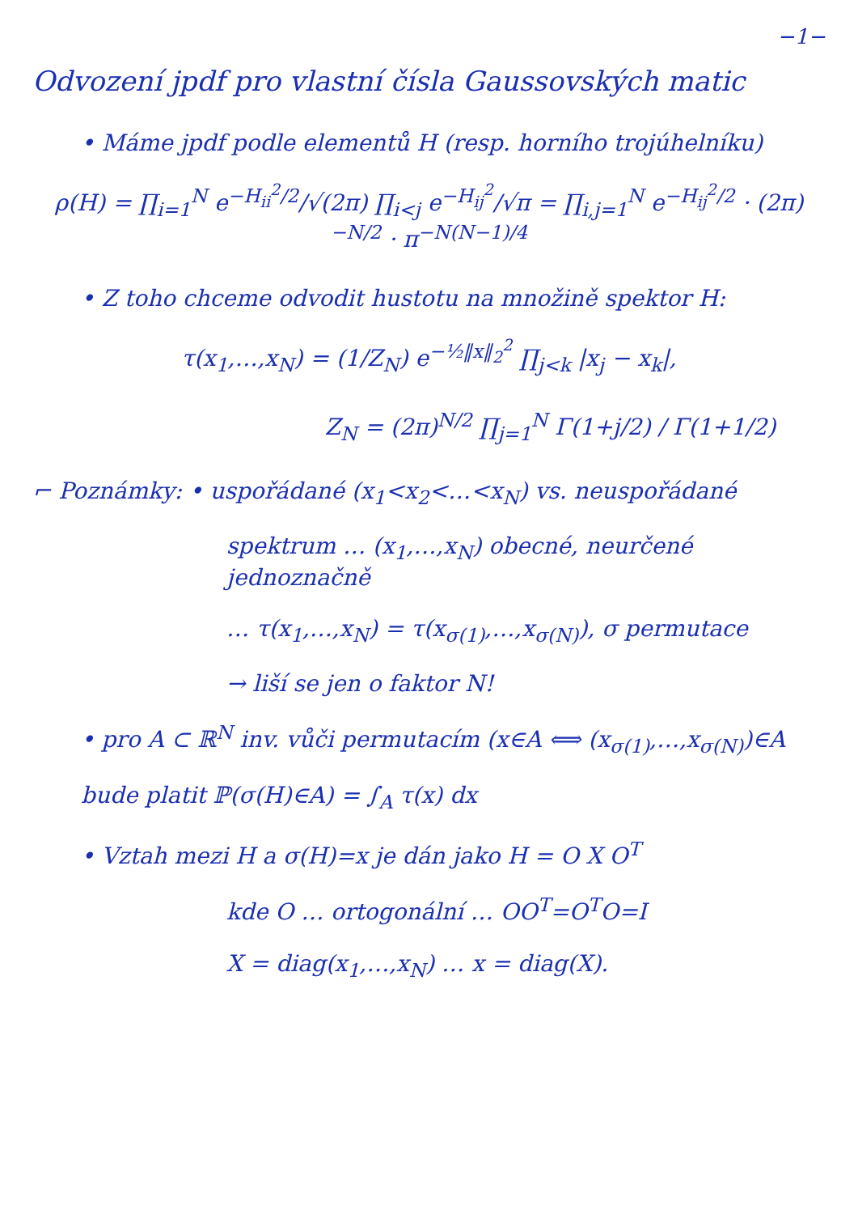−1−
Odvození jpdf pro vlastní čísla Gaussovských matic
• Máme jpdf podle elementů H (resp. horního trojúhelníku)
ρ(H) = ∏<sub>i=1</sub><sup>N</sup> e<sup>−H<sub>ii</sub><sup>2</sup>/2</sup>/√(2π) ∏<sub>i<j</sub> e<sup>−H<sub>ij</sub><sup>2</sup></sup>/√π = ∏<sub>i,j=1</sub><sup>N</sup> e<sup>−H<sub>ij</sub><sup>2</sup>/2</sup> · (2π)<sup>−N/2</sup> · π<sup>−N(N−1)/4</sup>
• Z toho chceme odvodit hustotu na množině spektor H:
τ(x<sub>1</sub>,…,x<sub>N</sub>) = (1/Z<sub>N</sub>) e<sup>−½‖x‖<sub>2</sub><sup>2</sup></sup> ∏<sub>j<k</sub> |x<sub>j</sub> − x<sub>k</sub>|,
Z<sub>N</sub> = (2π)<sup>N/2</sup> ∏<sub>j=1</sub><sup>N</sup> Γ(1+j/2) / Γ(1+1/2)
⌐ Poznámky: • uspořádané (x<sub>1</sub><x<sub>2</sub><…<x<sub>N</sub>) vs. neuspořádané
spektrum … (x<sub>1</sub>,…,x<sub>N</sub>) obecné, neurčené jednoznačně
… τ(x<sub>1</sub>,…,x<sub>N</sub>) = τ(x<sub>σ(1)</sub>,…,x<sub>σ(N)</sub>), σ permutace
→ liší se jen o faktor N!
• pro A ⊂ ℝ<sup>N</sup> inv. vůči permutacím (x∈A ⟺ (x<sub>σ(1)</sub>,…,x<sub>σ(N)</sub>)∈A
bude platit ℙ(σ(H)∈A) = ∫<sub>A</sub> τ(x) dx
• Vztah mezi H a σ(H)=x je dán jako H = O X O<sup>T</sup>
kde O … ortogonální … OO<sup>T</sup>=O<sup>T</sup>O=I
X = diag(x<sub>1</sub>,…,x<sub>N</sub>) … x = diag(X).